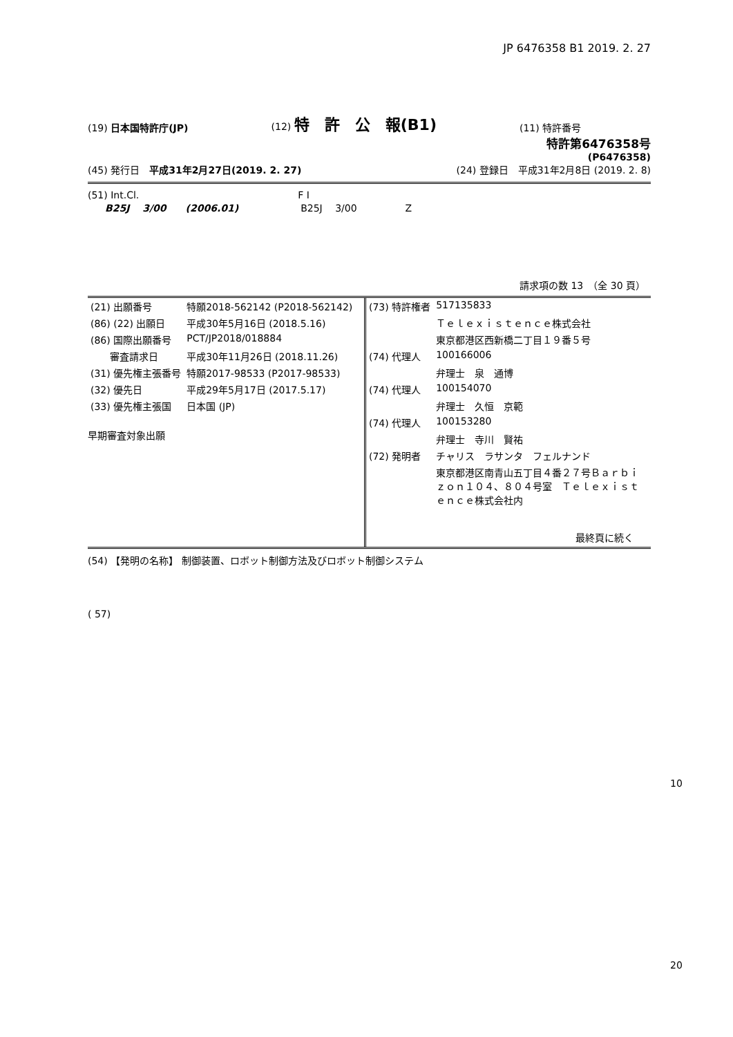JP 6476358 B1 2019. 2. 27
(19) 日本国特許庁(JP)
(12) 特　許　公　報(B1)
(11) 特許番号
特許第6476358号
(P6476358)
(45) 発行日　平成31年2月27日(2019. 2. 27)
(24) 登録日　平成31年2月8日 (2019. 2. 8)
(51) Int.Cl. F I
B25J　 3/00　　(2006.01) B25J　 3/00　　　　　Z
請求項の数 13　（全 30 頁）
| (21) 出願番号 | 特願2018-562142 (P2018-562142) |
| (86) (22) 出願日 | 平成30年5月16日 (2018.5.16) |
| (86) 国際出願番号 | PCT/JP2018/018884 |
| 審査請求日 | 平成30年11月26日 (2018.11.26) |
| (31) 優先権主張番号 | 特願2017-98533 (P2017-98533) |
| (32) 優先日 | 平成29年5月17日 (2017.5.17) |
| (33) 優先権主張国 | 日本国 (JP) |
早期審査対象出願
| (73) 特許権者 | 517135833 |
| | Ｔｅｌｅｘｉｓｔｅｎｃｅ株式会社 |
| | 東京都港区西新橋二丁目１９番５号 |
| (74) 代理人 | 100166006 |
| | 弁理士 泉 通博 |
| (74) 代理人 | 100154070 |
| | 弁理士 久恒 京範 |
| (74) 代理人 | 100153280 |
| | 弁理士 寺川 賢祐 |
| (72) 発明者 | チャリス ラサンタ フェルナンド |
| | 東京都港区南青山五丁目４番２７号Ｂａｒｂｉｚｏｎ１０４、８０４号室 Ｔｅｌｅｘｉｓｔｅｎｃｅ株式会社内 |
最終頁に続く
(54) 【発明の名称】 制御装置、ロボット制御方法及びロボット制御システム
( 57)
10
20